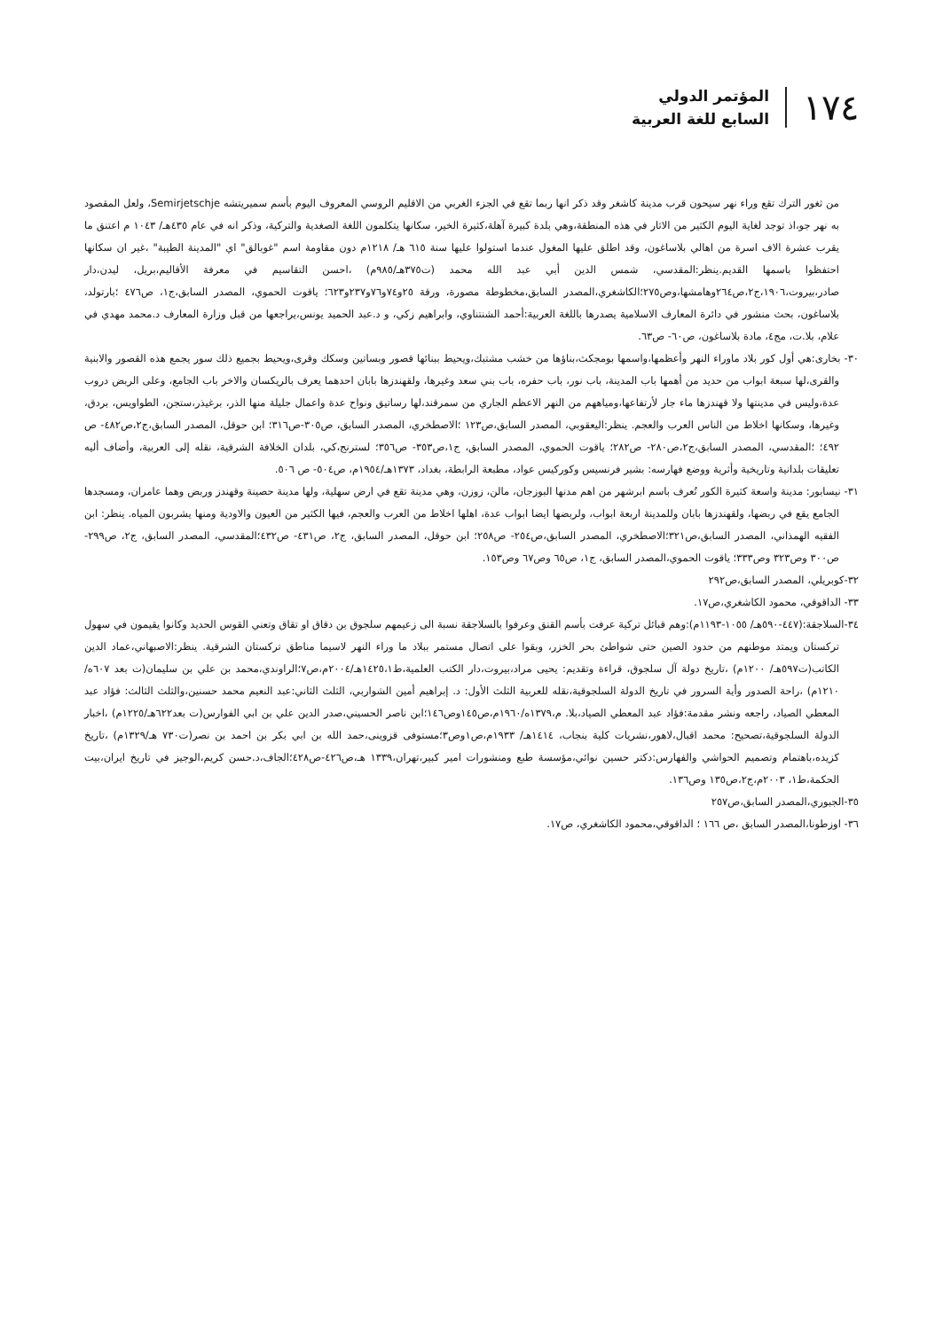١٧٤
المؤتمر الدولي
السابع للغة العربية
من ثغور الترك تقع وراء نهر سيحون قرب مدينة كاشغر وقد ذكر انها ربما تقع في الجزء الغربي من الاقليم الروسي المعروف اليوم بأسم سميريتشه Semirjetschje، ولعل المقصود به نهر جو،اذ توجد لغاية اليوم الكثير من الاثار في هذه المنطقة،وهي بلدة كبيرة آهلة،كثيرة الخير، سكانها يتكلمون اللغة الصغدية والتركية، وذكر انه في عام ٤٣٥هـ/ ١٠٤٣ م اعتنق ما يقرب عشرة الاف اسرة من اهالي بلاساغون، وقد اطلق عليها المغول عندما استولوا عليها سنة ٦١٥ هـ/ ١٢١٨م دون مقاومة اسم "غوبالق" اي "المدينة الطيبة" ،غير ان سكانها احتفظوا باسمها القديم.ينظر:المقدسي، شمس الدين أبي عبد الله محمد (ت٣٧٥هـ/٩٨٥م) ،احسن التقاسيم في معرفة الأقاليم،بريل، ليدن،دار صادر،بيروت،١٩٠٦،ج٢،ص٢٦٤وهامشها،وص٢٧٥؛الكاشغري،المصدر السابق،مخطوطة مصورة، ورقة ٢٥و٧٤و٧٦و٢٣٧و٦٢٣؛ ياقوت الحموي، المصدر السابق،ج١، ص٤٧٦ ؛بارتولد، بلاساغون، بحث منشور في دائرة المعارف الاسلامية يصدرها باللغة العربية:أحمد الشنتناوي، وابراهيم زكي، و د.عبد الحميد يونس،يراجعها من قبل وزارة المعارف د.محمد مهدي في علام، بلا.ت، مج٤، مادة بلاساغون، ص٦٠- ص٦٣.
٣٠- بخارى:هي أول كور بلاد ماوراء النهر وأعظمها،واسمها بومجكث،بناؤها من خشب مشتبك،ويحيط ببنائها قصور وبساتين وسكك وقرى،ويحيط بجميع ذلك سور يجمع هذه القصور والابنية والقرى،لها سبعة ابواب من حديد من أهمها باب المدينة، باب نور، باب حفره، باب بني سعد وغيرها، ولقهندزها بابان احدهما يعرف بالريكسان والاخر باب الجامع، وعلى الربض دروب عدة،وليس في مدينتها ولا قهندزها ماء جار لأرتفاعها،ومياههم من النهر الاعظم الجاري من سمرقند،لها رساتيق ونواح عدة واعمال جليلة منها الذر، برغيذر،ستجن، الطواويس، بردق، وغيرها، وسكانها اخلاط من الناس العرب والعجم. ينظر:اليعقوبي، المصدر السابق،ص١٢٣ ؛الاصطخري، المصدر السابق، ص٣٠٥-ص٣١٦؛ ابن حوقل، المصدر السابق،ج٢،ص٤٨٢- ص ٤٩٢؛ ؛المقدسي، المصدر السابق،ج٢،ص٢٨٠- ص٢٨٢؛ ياقوت الحموي، المصدر السابق، ج١،ص٣٥٣- ص٣٥٦؛ لسترنج،كي، بلدان الخلافة الشرقية، نقله إلى العربية، وأضاف أليه تعليقات بلدانية وتاريخية وأثرية ووضع فهارسه: بشير فرنسيس وكوركيس عواد، مطبعة الرابطة، بغداد، ١٣٧٣هـ/١٩٥٤م، ص٥٠٤- ص ٥٠٦.
٣١- نيسابور: مدينة واسعة كثيرة الكور تُعرف باسم ابرشهر من اهم مدنها البوزجان، مالن، زوزن، وهي مدينة تقع في ارض سهلية، ولها مدينة حصينة وقهندز وربض وهما عامران، ومسجدها الجامع يقع في ربضها، ولقهندزها بابان وللمدينة اربعة ابواب، ولربضها ايضا ابواب عدة، اهلها اخلاط من العرب والعجم، فيها الكثير من العيون والاودية ومنها يشربون المياه. ينظر: ابن الفقيه الهمذاني، المصدر السابق،ص٣٢١؛الاصطخري، المصدر السابق،ص٢٥٤- ص٢٥٨؛ ابن حوقل، المصدر السابق، ج٢، ص٤٣١- ص٤٣٢؛المقدسي، المصدر السابق، ج٢، ص٢٩٩- ص٣٠٠ وص٣٢٣ وص٣٣٣؛ ياقوت الحموي،المصدر السابق، ج١، ص٦٥ وص٦٧ وص١٥٣.
٣٢-كوبريلي، المصدر السابق،ص٢٩٢
٣٣- الداقوقي، محمود الكاشغري،ص١٧.
٣٤-السلاجقة:(٤٤٧-٥٩٠هـ/ ١٠٥٥-١١٩٣م):وهم قبائل تركية عرفت بأسم القنق وعرفوا بالسلاجقة نسبة الى زعيمهم سلجوق بن دقاق او تقاق وتعني القوس الحديد وكانوا يقيمون في سهول تركستان ويمتد موطنهم من حدود الصين حتى شواطئ بحر الخزر، وبقوا على اتصال مستمر ببلاد ما وراء النهر لاسيما مناطق تركستان الشرقية. ينظر:الاصبهاني،عماد الدين الكاتب(ت٥٩٧هـ/ ١٢٠٠م) ،تاريخ دولة آل سلجوق، قراءة وتقديم: يحيى مراد،بيروت،دار الكتب العلمية،ط١٤٢٥،١هـ/٢٠٠٤م،ص٧؛الراوندي،محمد بن علي بن سليمان(ت بعد ٦٠٧ه/١٢١٠م) ،راحة الصدور وأية السرور في تاريخ الدولة السلجوقية،نقله للعربية الثلث الأول: د. إبراهيم أمين الشواربي، الثلث الثاني:عبد النعيم محمد حسنين،والثلث الثالث: فؤاد عبد المعطي الصياد، راجعه ونشر مقدمة:فؤاد عبد المعطي الصياد،بلا. م،١٣٧٩ه/١٩٦٠م،ص١٤٥وص١٤٦؛ابن ناصر الحسيني،صدر الدين علي بن ابي الفوارس(ت بعد٦٢٢هـ/١٢٢٥م) ،اخبار الدولة السلجوقية،تصحيح: محمد اقبال،لاهور،نشريات كلية بنجاب، ١٤١٤هـ/ ١٩٣٣م،ص١وص٣؛مستوفى قزوينى،حمد الله بن ابي بكر بن احمد بن نصر(ت٧٣٠ هـ/١٣٢٩م) ،تاريخ كزيده،باهتمام وتصميم الحواشي والفهارس:دكتر حسين نوائي،مؤسسة طبع ومنشورات امير كبير،تهران،١٣٣٩ هـ،ص٤٢٦-ص٤٢٨؛الجاف،د.حسن كريم،الوجيز في تاريخ ايران،بيت الحكمة،ط١، ٢٠٠٣م،ج٢،ص١٣٥ وص١٣٦.
٣٥-الجبوري،المصدر السابق،ص٢٥٧
٣٦- اوزطونا،المصدر السابق ،ص ١٦٦ ؛ الداقوقي،محمود الكاشغري، ص١٧.